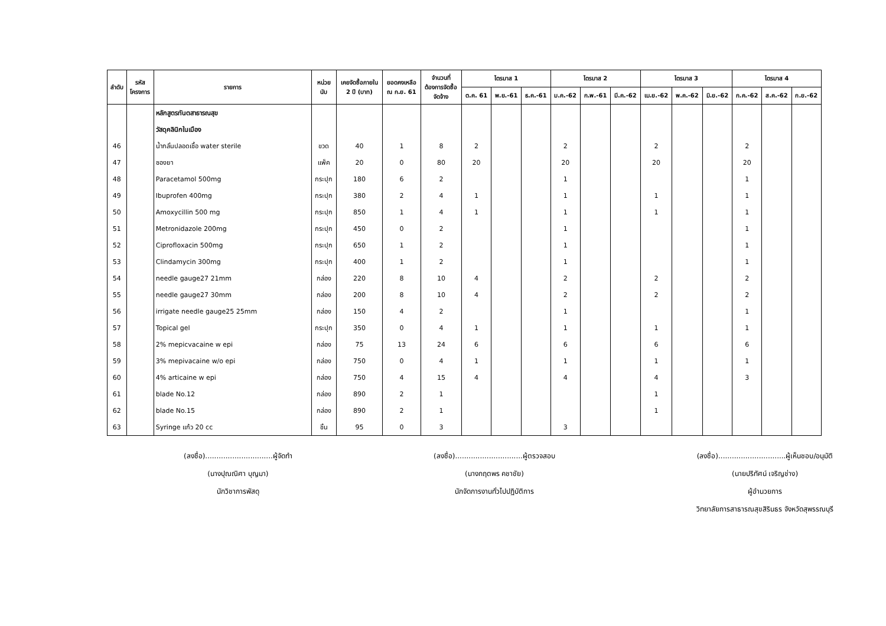| ลำดับ | รหัส โครงการ | รายการ | หน่วย นับ | เคยจัดซื้อภายใน 2 ปี (บาท) | ยอดคงเหลือ ณ ก.ย. 61 | จำนวนที่ ต้องการจัดซื้อ จัดจ้าง | ไตรมาส 1 | | | ไตรมาส 2 | | | ไตรมาส 3 | | | ไตรมาส 4 | | |
| --- | --- | --- | --- | --- | --- | --- | --- | --- | --- | --- | --- | --- | --- | --- | --- | --- | --- | --- |
| | | | | | | | ต.ค. 61 | พ.ย.-61 | ธ.ค.-61 | ม.ค.-62 | ก.พ.-61 | มี.ค.-62 | เม.ย.-62 | พ.ค.-62 | มิ.ย.-62 | ก.ค.-62 | ส.ค.-62 | ก.ย.-62 |
| | | หลักสูตรทันตสาธารณสุข | | | | | | | | | | | | | | | | |
| | | วัสดุคลินิกในเมือง | | | | | | | | | | | | | | | | |
| 46 | | น้ำกลั่นปลอดเชื้อ water sterile | ขวด | 40 | 1 | 8 | 2 | | | 2 | | | 2 | | | 2 | | |
| 47 | | ซองยา | แพ็ค | 20 | 0 | 80 | 20 | | | 20 | | | 20 | | | 20 | | |
| 48 | | Paracetamol 500mg | กระปุก | 180 | 6 | 2 | | | | 1 | | | | | | 1 | | |
| 49 | | Ibuprofen 400mg | กระปุก | 380 | 2 | 4 | 1 | | | 1 | | | 1 | | | 1 | | |
| 50 | | Amoxycillin 500 mg | กระปุก | 850 | 1 | 4 | 1 | | | 1 | | | 1 | | | 1 | | |
| 51 | | Metronidazole 200mg | กระปุก | 450 | 0 | 2 | | | | 1 | | | | | | 1 | | |
| 52 | | Ciprofloxacin 500mg | กระปุก | 650 | 1 | 2 | | | | 1 | | | | | | 1 | | |
| 53 | | Clindamycin 300mg | กระปุก | 400 | 1 | 2 | | | | 1 | | | | | | 1 | | |
| 54 | | needle gauge27 21mm | กล่อง | 220 | 8 | 10 | 4 | | | 2 | | | 2 | | | 2 | | |
| 55 | | needle gauge27 30mm | กล่อง | 200 | 8 | 10 | 4 | | | 2 | | | 2 | | | 2 | | |
| 56 | | irrigate needle gauge25 25mm | กล่อง | 150 | 4 | 2 | | | | 1 | | | | | | 1 | | |
| 57 | | Topical gel | กระปุก | 350 | 0 | 4 | 1 | | | 1 | | | 1 | | | 1 | | |
| 58 | | 2% mepicvacaine w epi | กล่อง | 75 | 13 | 24 | 6 | | | 6 | | | 6 | | | 6 | | |
| 59 | | 3% mepivacaine w/o epi | กล่อง | 750 | 0 | 4 | 1 | | | 1 | | | 1 | | | 1 | | |
| 60 | | 4% articaine w epi | กล่อง | 750 | 4 | 15 | 4 | | | 4 | | | 4 | | | 3 | | |
| 61 | | blade No.12 | กล่อง | 890 | 2 | 1 | | | | | | | 1 | | | | | |
| 62 | | blade No.15 | กล่อง | 890 | 2 | 1 | | | | | | | 1 | | | | | |
| 63 | | Syringe แก้ว 20 cc | ชิ้น | 95 | 0 | 3 | | | | 3 | | | | | | | | |
(ลงชื่อ)..............................ผู้จัดทำ
(นางปุณณิศา บุญมา)
นักวิชาการพัสดุ
(ลงชื่อ)..............................ผู้ตรวจสอบ
(นางกฤตพร คชาชัย)
นักจัดการงานทั่วไปปฏิบัติการ
(ลงชื่อ)..............................ผู้เห็นชอบ/อนุมัติ
(นายปริทัศน์ เจริญช่าง)
ผู้อำนวยการ
วิทยาลัยการสาธารณสุขสิรินธร จังหวัดสุพรรณบุรี